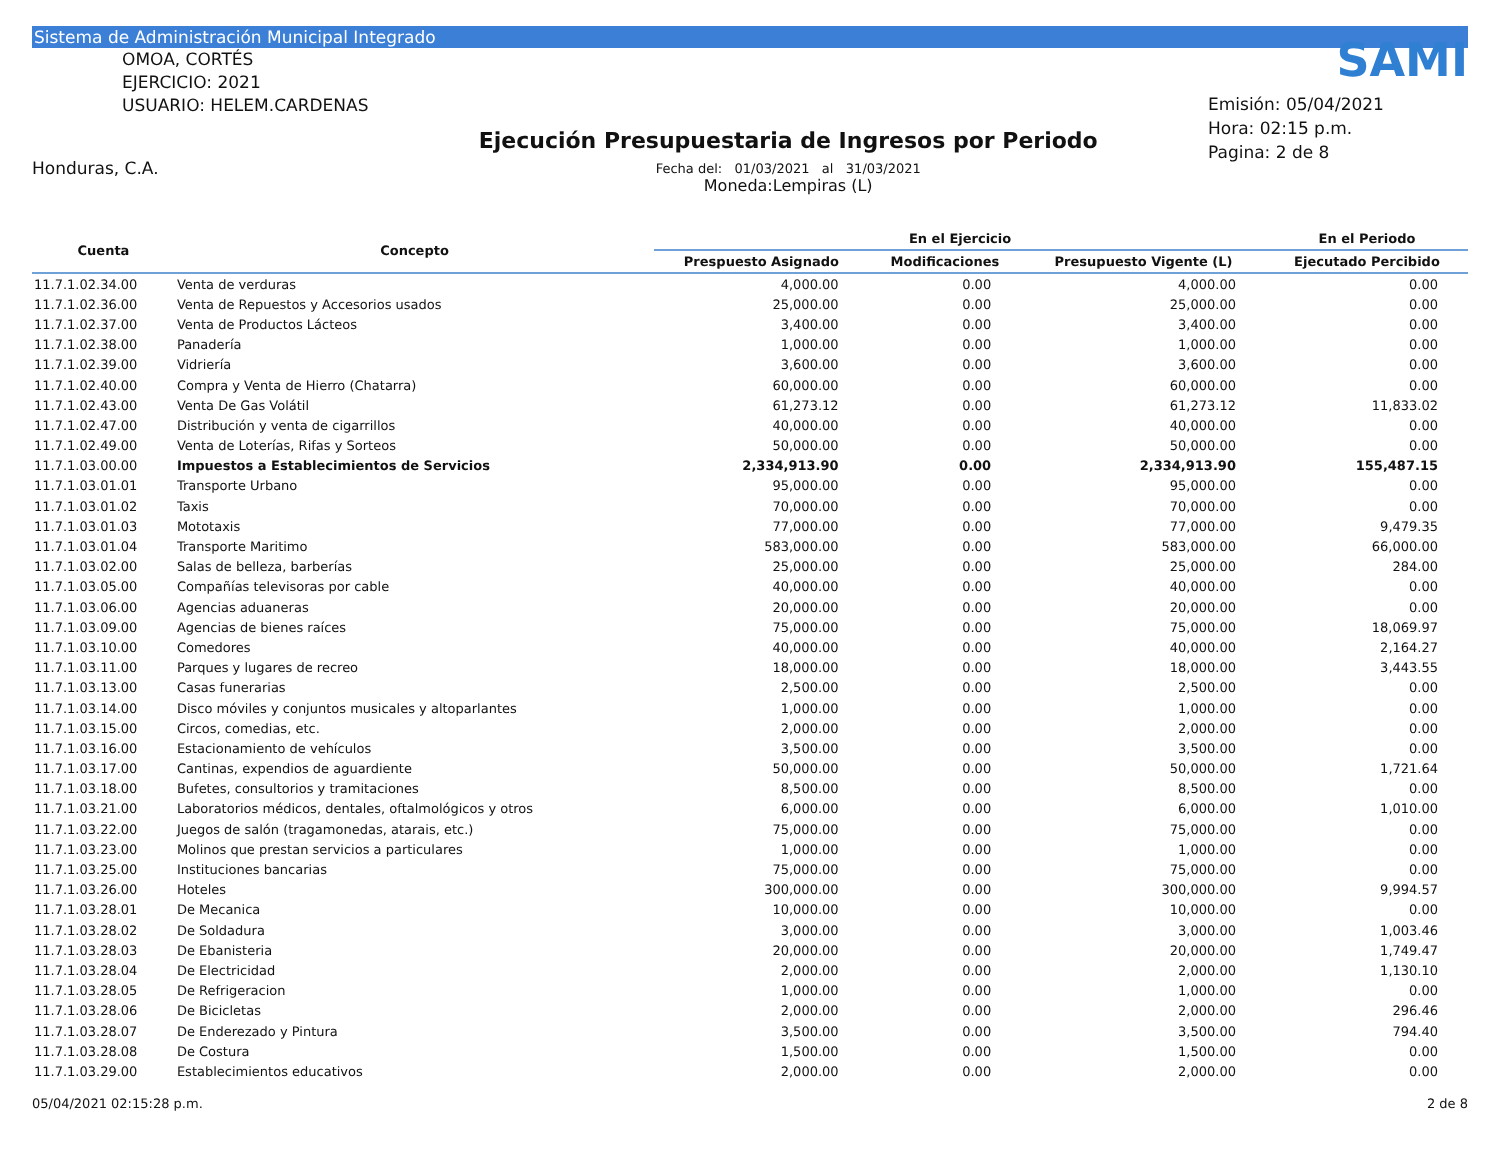Sistema de Administración Municipal Integrado
OMOA, CORTÉS
EJERCICIO: 2021
USUARIO: HELEM.CARDENAS
Honduras, C.A.
Ejecución Presupuestaria de Ingresos por Periodo
Fecha del: 01/03/2021 al 31/03/2021
Moneda:Lempiras (L)
SAMI
Emisión: 05/04/2021
Hora: 02:15 p.m.
Pagina: 2 de 8
| Cuenta | Concepto | En el Ejercicio | | | En el Periodo |
| --- | --- | --- | --- | --- | --- |
| | | Prespuesto Asignado | Modificaciones | Presupuesto Vigente (L) | Ejecutado Percibido |
| 11.7.1.02.34.00 | Venta de verduras | 4,000.00 | 0.00 | 4,000.00 | 0.00 |
| 11.7.1.02.36.00 | Venta de Repuestos y Accesorios usados | 25,000.00 | 0.00 | 25,000.00 | 0.00 |
| 11.7.1.02.37.00 | Venta de Productos Lácteos | 3,400.00 | 0.00 | 3,400.00 | 0.00 |
| 11.7.1.02.38.00 | Panadería | 1,000.00 | 0.00 | 1,000.00 | 0.00 |
| 11.7.1.02.39.00 | Vidriería | 3,600.00 | 0.00 | 3,600.00 | 0.00 |
| 11.7.1.02.40.00 | Compra y Venta de Hierro (Chatarra) | 60,000.00 | 0.00 | 60,000.00 | 0.00 |
| 11.7.1.02.43.00 | Venta De Gas Volátil | 61,273.12 | 0.00 | 61,273.12 | 11,833.02 |
| 11.7.1.02.47.00 | Distribución y venta de cigarrillos | 40,000.00 | 0.00 | 40,000.00 | 0.00 |
| 11.7.1.02.49.00 | Venta de Loterías, Rifas y Sorteos | 50,000.00 | 0.00 | 50,000.00 | 0.00 |
| 11.7.1.03.00.00 | Impuestos a Establecimientos de Servicios | 2,334,913.90 | 0.00 | 2,334,913.90 | 155,487.15 |
| 11.7.1.03.01.01 | Transporte Urbano | 95,000.00 | 0.00 | 95,000.00 | 0.00 |
| 11.7.1.03.01.02 | Taxis | 70,000.00 | 0.00 | 70,000.00 | 0.00 |
| 11.7.1.03.01.03 | Mototaxis | 77,000.00 | 0.00 | 77,000.00 | 9,479.35 |
| 11.7.1.03.01.04 | Transporte Maritimo | 583,000.00 | 0.00 | 583,000.00 | 66,000.00 |
| 11.7.1.03.02.00 | Salas de belleza, barberías | 25,000.00 | 0.00 | 25,000.00 | 284.00 |
| 11.7.1.03.05.00 | Compañías televisoras por cable | 40,000.00 | 0.00 | 40,000.00 | 0.00 |
| 11.7.1.03.06.00 | Agencias aduaneras | 20,000.00 | 0.00 | 20,000.00 | 0.00 |
| 11.7.1.03.09.00 | Agencias de bienes raíces | 75,000.00 | 0.00 | 75,000.00 | 18,069.97 |
| 11.7.1.03.10.00 | Comedores | 40,000.00 | 0.00 | 40,000.00 | 2,164.27 |
| 11.7.1.03.11.00 | Parques y lugares de recreo | 18,000.00 | 0.00 | 18,000.00 | 3,443.55 |
| 11.7.1.03.13.00 | Casas funerarias | 2,500.00 | 0.00 | 2,500.00 | 0.00 |
| 11.7.1.03.14.00 | Disco móviles y conjuntos musicales y altoparlantes | 1,000.00 | 0.00 | 1,000.00 | 0.00 |
| 11.7.1.03.15.00 | Circos, comedias, etc. | 2,000.00 | 0.00 | 2,000.00 | 0.00 |
| 11.7.1.03.16.00 | Estacionamiento de vehículos | 3,500.00 | 0.00 | 3,500.00 | 0.00 |
| 11.7.1.03.17.00 | Cantinas, expendios de aguardiente | 50,000.00 | 0.00 | 50,000.00 | 1,721.64 |
| 11.7.1.03.18.00 | Bufetes, consultorios y tramitaciones | 8,500.00 | 0.00 | 8,500.00 | 0.00 |
| 11.7.1.03.21.00 | Laboratorios médicos, dentales, oftalmológicos y otros | 6,000.00 | 0.00 | 6,000.00 | 1,010.00 |
| 11.7.1.03.22.00 | Juegos de salón (tragamonedas, atarais, etc.) | 75,000.00 | 0.00 | 75,000.00 | 0.00 |
| 11.7.1.03.23.00 | Molinos que prestan servicios a particulares | 1,000.00 | 0.00 | 1,000.00 | 0.00 |
| 11.7.1.03.25.00 | Instituciones bancarias | 75,000.00 | 0.00 | 75,000.00 | 0.00 |
| 11.7.1.03.26.00 | Hoteles | 300,000.00 | 0.00 | 300,000.00 | 9,994.57 |
| 11.7.1.03.28.01 | De Mecanica | 10,000.00 | 0.00 | 10,000.00 | 0.00 |
| 11.7.1.03.28.02 | De Soldadura | 3,000.00 | 0.00 | 3,000.00 | 1,003.46 |
| 11.7.1.03.28.03 | De Ebanisteria | 20,000.00 | 0.00 | 20,000.00 | 1,749.47 |
| 11.7.1.03.28.04 | De Electricidad | 2,000.00 | 0.00 | 2,000.00 | 1,130.10 |
| 11.7.1.03.28.05 | De Refrigeracion | 1,000.00 | 0.00 | 1,000.00 | 0.00 |
| 11.7.1.03.28.06 | De Bicicletas | 2,000.00 | 0.00 | 2,000.00 | 296.46 |
| 11.7.1.03.28.07 | De Enderezado y Pintura | 3,500.00 | 0.00 | 3,500.00 | 794.40 |
| 11.7.1.03.28.08 | De Costura | 1,500.00 | 0.00 | 1,500.00 | 0.00 |
| 11.7.1.03.29.00 | Establecimientos educativos | 2,000.00 | 0.00 | 2,000.00 | 0.00 |
05/04/2021 02:15:28 p.m. 2 de 8